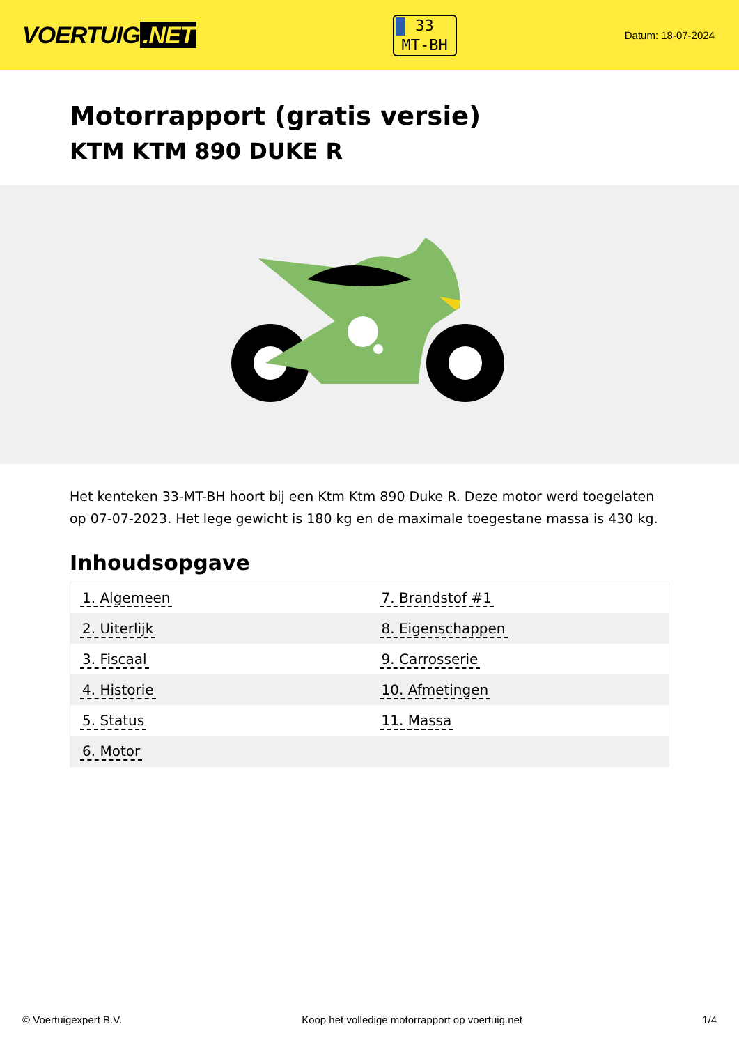VOERTUIG.NET
33
MT-BH
Datum: 18-07-2024
Motorrapport (gratis versie)
KTM KTM 890 DUKE R
Het kenteken 33-MT-BH hoort bij een Ktm Ktm 890 Duke R. Deze motor werd toegelaten op 07-07-2023. Het lege gewicht is 180 kg en de maximale toegestane massa is 430 kg.
Inhoudsopgave
| 1. Algemeen | 7. Brandstof #1 |
| 2. Uiterlijk | 8. Eigenschappen |
| 3. Fiscaal | 9. Carrosserie |
| 4. Historie | 10. Afmetingen |
| 5. Status | 11. Massa |
| 6. Motor | |
© Voertuigexpert B.V. Koop het volledige motorrapport op voertuig.net
1/4